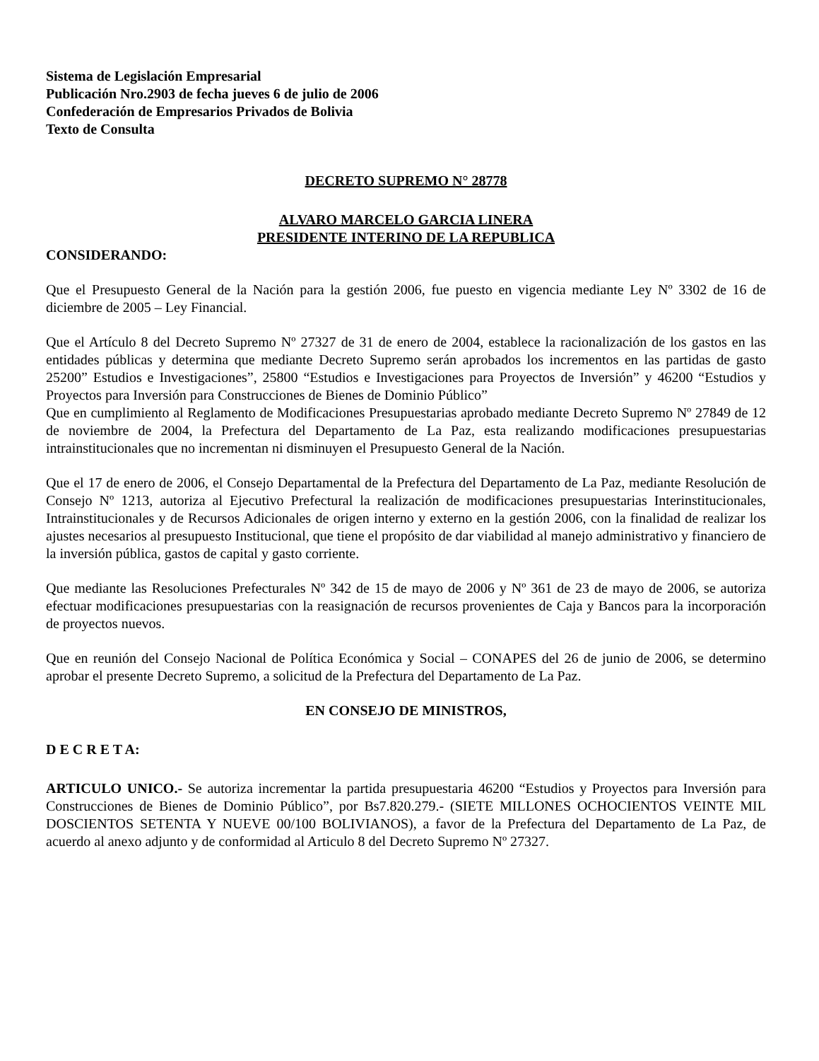Sistema de Legislación Empresarial
Publicación Nro.2903 de fecha jueves 6 de julio de 2006
Confederación de Empresarios Privados de Bolivia
Texto de Consulta
DECRETO SUPREMO N° 28778
ALVARO MARCELO GARCIA LINERA
PRESIDENTE INTERINO DE LA REPUBLICA
CONSIDERANDO:
Que el Presupuesto General de la Nación para la gestión 2006, fue puesto en vigencia mediante Ley Nº 3302 de 16 de diciembre de 2005 – Ley Financial.
Que el Artículo 8 del Decreto Supremo Nº 27327 de 31 de enero de 2004, establece la racionalización de los gastos en las entidades públicas y determina que mediante Decreto Supremo serán aprobados los incrementos en las partidas de gasto 25200” Estudios e Investigaciones”, 25800 “Estudios e Investigaciones para Proyectos de Inversión” y 46200 “Estudios y Proyectos para Inversión para Construcciones de Bienes de Dominio Público”
Que en cumplimiento al Reglamento de Modificaciones Presupuestarias aprobado mediante Decreto Supremo Nº 27849 de 12 de noviembre de 2004, la Prefectura del Departamento de La Paz, esta realizando modificaciones presupuestarias intrainstitucionales que no incrementan ni disminuyen el Presupuesto General de la Nación.
Que el 17 de enero de 2006, el Consejo Departamental de la Prefectura del Departamento de La Paz, mediante Resolución de Consejo Nº 1213, autoriza al Ejecutivo Prefectural la realización de modificaciones presupuestarias Interinstitucionales, Intrainstitucionales y de Recursos Adicionales de origen interno y externo en la gestión 2006, con la finalidad de realizar los ajustes necesarios al presupuesto Institucional, que tiene el propósito de dar viabilidad al manejo administrativo y financiero de la inversión pública, gastos de capital y gasto corriente.
Que mediante las Resoluciones Prefecturales Nº 342 de 15 de mayo de 2006 y Nº 361 de 23 de mayo de 2006, se autoriza efectuar modificaciones presupuestarias con la reasignación de recursos provenientes de Caja y Bancos para la incorporación de proyectos nuevos.
Que en reunión del Consejo Nacional de Política Económica y Social – CONAPES del 26 de junio de 2006, se determino aprobar el presente Decreto Supremo, a solicitud de la Prefectura del Departamento de La Paz.
EN CONSEJO DE MINISTROS,
D E C R E T A:
ARTICULO UNICO.- Se autoriza incrementar la partida presupuestaria 46200 “Estudios y Proyectos para Inversión para Construcciones de Bienes de Dominio Público”, por Bs7.820.279.- (SIETE MILLONES OCHOCIENTOS VEINTE MIL DOSCIENTOS SETENTA Y NUEVE 00/100 BOLIVIANOS), a favor de la Prefectura del Departamento de La Paz, de acuerdo al anexo adjunto y de conformidad al Articulo 8 del Decreto Supremo Nº 27327.